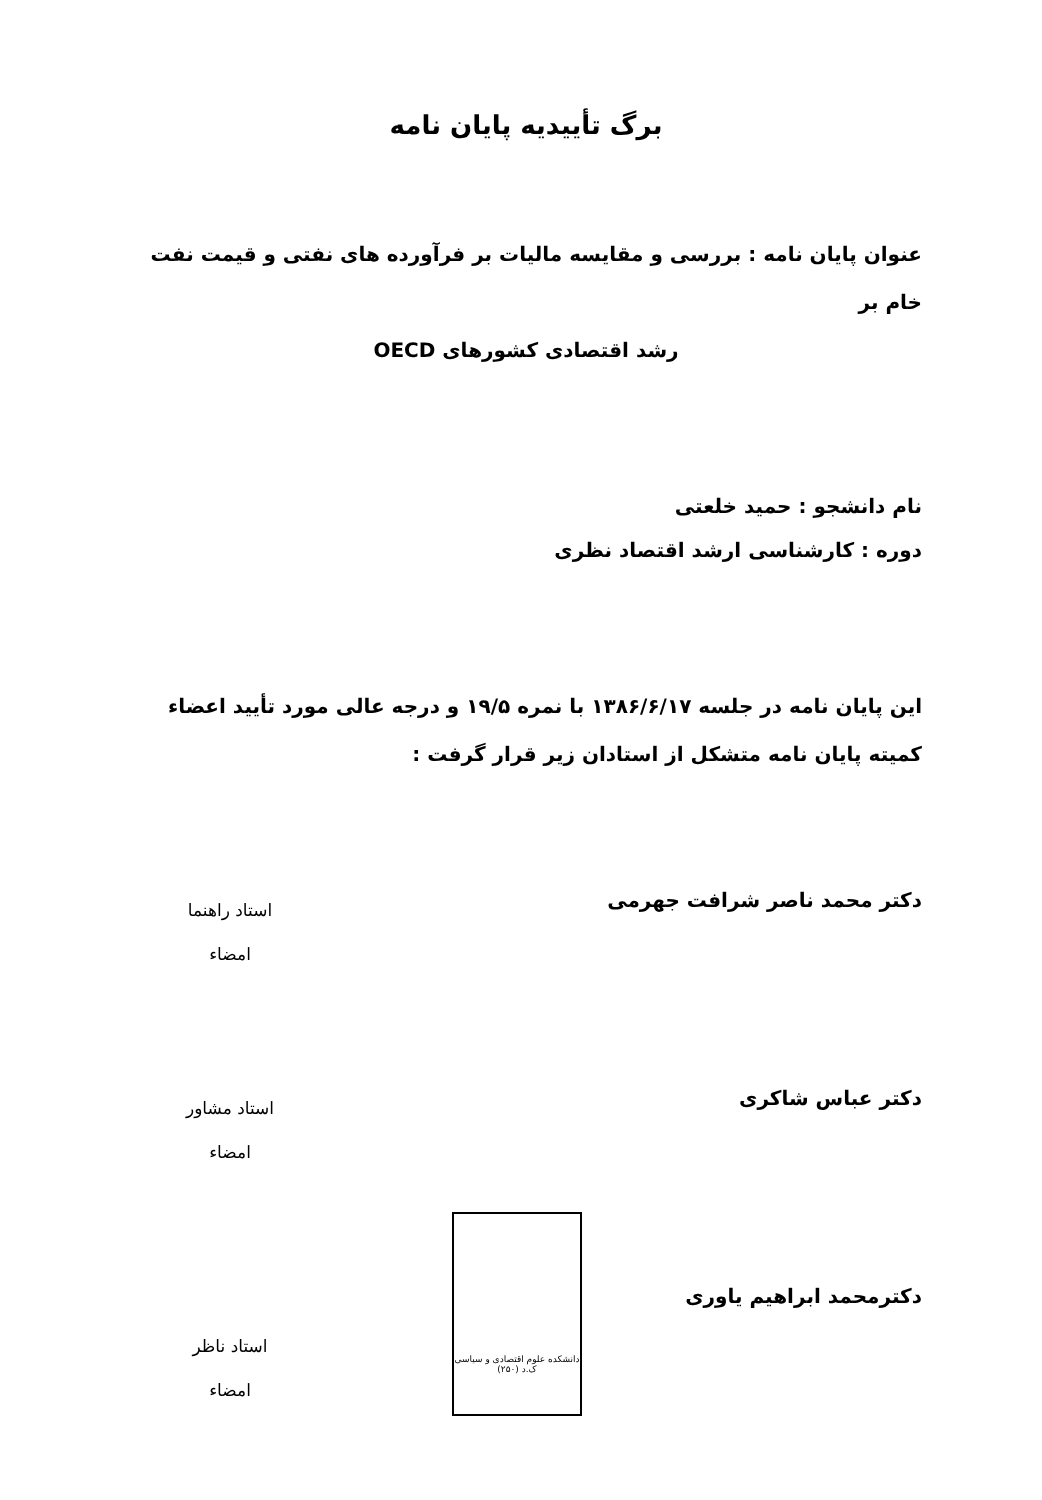برگ تأییدیه پایان نامه
عنوان پایان نامه : بررسی و مقایسه مالیات بر فرآورده های نفتی و قیمت نفت خام بر
رشد اقتصادی کشورهای OECD
نام دانشجو : حمید خلعتی
دوره : کارشناسی ارشد اقتصاد نظری
این پایان نامه در جلسه ۱۳۸۶/۶/۱۷ با نمره ۱۹/۵ و درجه عالی مورد تأیید اعضاء کمیته پایان نامه متشکل از استادان زیر قرار گرفت :
دکتر محمد ناصر شرافت جهرمی
استاد راهنما
امضاء
دکتر عباس شاکری
استاد مشاور
امضاء
دکترمحمد ابراهیم یاوری
استاد ناظر
امضاء
دانشکده علوم اقتصادی و سیاسی
ک.د (۲۵۰)